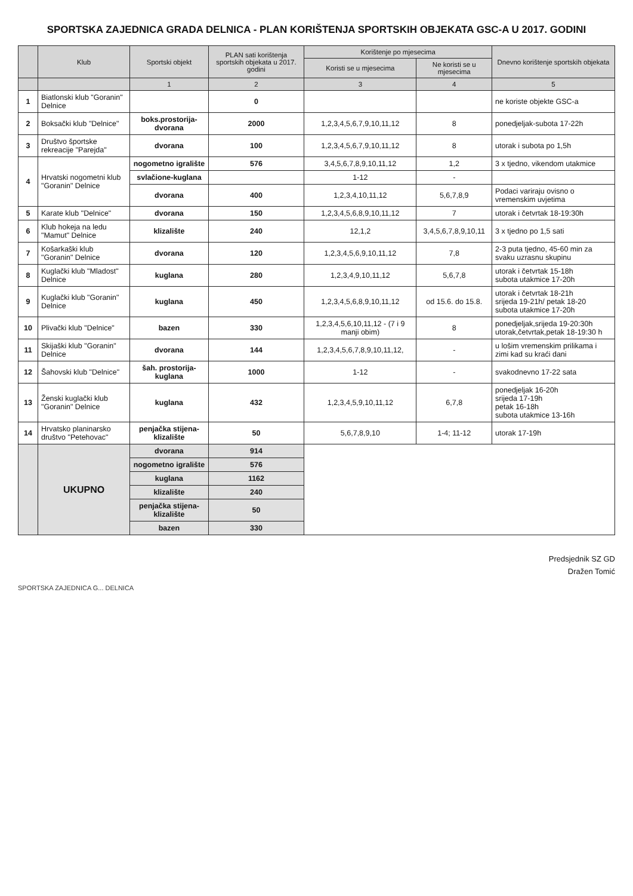SPORTSKA ZAJEDNICA GRADA DELNICA - PLAN KORIŠTENJA SPORTSKIH OBJEKATA GSC-A U 2017. GODINI
| | Klub | Sportski objekt | PLAN sati korištenja sportskih objekata u 2017. godini | Korištenje po mjesecima | | Dnevno korištenje sportskih objekata |
| --- | --- | --- | --- | --- | --- | --- |
| | | | | Koristi se u mjesecima | Ne koristi se u mjesecima | |
| | | 1 | 2 | 3 | 4 | 5 |
| 1 | Biatlonski klub "Goranin" Delnice | | 0 | | | ne koriste objekte GSC-a |
| 2 | Boksački klub "Delnice" | boks.prostorija-dvorana | 2000 | 1,2,3,4,5,6,7,9,10,11,12 | 8 | ponedjeljak-subota 17-22h |
| 3 | Društvo športske rekreacije "Parejda" | dvorana | 100 | 1,2,3,4,5,6,7,9,10,11,12 | 8 | utorak i subota po 1,5h |
| 4 | Hrvatski nogometni klub "Goranin" Delnice | nogometno igralište | 576 | 3,4,5,6,7,8,9,10,11,12 | 1,2 | 3 x tjedno, vikendom utakmice |
| | | svlačione-kuglana | | 1-12 | - | |
| | | dvorana | 400 | 1,2,3,4,10,11,12 | 5,6,7,8,9 | Podaci variraju ovisno o vremenskim uvjetima |
| 5 | Karate klub "Delnice" | dvorana | 150 | 1,2,3,4,5,6,8,9,10,11,12 | 7 | utorak i četvrtak 18-19:30h |
| 6 | Klub hokeja na ledu "Mamut" Delnice | klizalište | 240 | 12,1,2 | 3,4,5,6,7,8,9,10,11 | 3 x tjedno po 1,5 sati |
| 7 | Košarkaški klub "Goranin" Delnice | dvorana | 120 | 1,2,3,4,5,6,9,10,11,12 | 7,8 | 2-3 puta tjedno, 45-60 min za svaku uzrasnu skupinu |
| 8 | Kuglački klub "Mladost" Delnice | kuglana | 280 | 1,2,3,4,9,10,11,12 | 5,6,7,8 | utorak i četvrtak 15-18h subota utakmice 17-20h |
| 9 | Kuglački klub "Goranin" Delnice | kuglana | 450 | 1,2,3,4,5,6,8,9,10,11,12 | od 15.6. do 15.8. | utorak i četvrtak 18-21h srijeda 19-21h/ petak 18-20 subota utakmice 17-20h |
| 10 | Plivački klub "Delnice" | bazen | 330 | 1,2,3,4,5,6,10,11,12 - (7 i 9 manji obim) | 8 | ponedjeljak,srijeda 19-20:30h utorak,četvrtak,petak 18-19:30 h |
| 11 | Skijaški klub "Goranin" Delnice | dvorana | 144 | 1,2,3,4,5,6,7,8,9,10,11,12, | - | u lošim vremenskim prilikama i zimi kad su kraći dani |
| 12 | Šahovski klub "Delnice" | šah. prostorija-kuglana | 1000 | 1-12 | - | svakodnevno 17-22 sata |
| 13 | Ženski kuglački klub "Goranin" Delnice | kuglana | 432 | 1,2,3,4,5,9,10,11,12 | 6,7,8 | ponedjeljak 16-20h srijeda 17-19h petak 16-18h subota utakmice 13-16h |
| 14 | Hrvatsko planinarsko društvo "Petehovac" | penjačka stijena-klizalište | 50 | 5,6,7,8,9,10 | 1-4; 11-12 | utorak 17-19h |
| | UKUPNO | dvorana | 914 | | | |
| | | nogometno igralište | 576 | | | |
| | | kuglana | 1162 | | | |
| | | klizalište | 240 | | | |
| | | penjačka stijena-klizalište | 50 | | | |
| | | bazen | 330 | | | |
Predsjednik SZ GD
Dražen Tomić
SPORTSKA ZAJEDNICA G... DELNICA